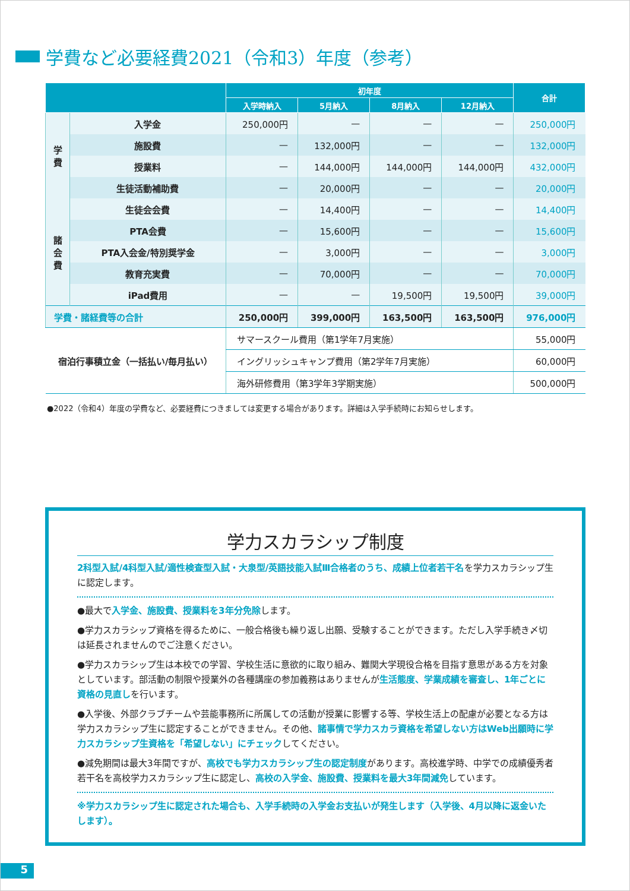学費など必要経費2021（令和3）年度（参考）
| | | 初年度 | | | | 合計 |
| --- | --- | --- | --- | --- | --- | --- |
| | | 入学時納入 | 5月納入 | 8月納入 | 12月納入 | |
| 学 費 | 入学金 | 250,000円 | — | — | — | 250,000円 |
| | 施設費 | — | 132,000円 | — | — | 132,000円 |
| | 授業料 | — | 144,000円 | 144,000円 | 144,000円 | 432,000円 |
| | 生徒活動補助費 | — | 20,000円 | — | — | 20,000円 |
| 諸 会 費 | 生徒会会費 | — | 14,400円 | — | — | 14,400円 |
| | PTA会費 | — | 15,600円 | — | — | 15,600円 |
| | PTA入会金/特別奨学金 | — | 3,000円 | — | — | 3,000円 |
| | 教育充実費 | — | 70,000円 | — | — | 70,000円 |
| | iPad費用 | — | — | 19,500円 | 19,500円 | 39,000円 |
| 学費・諸経費等の合計 | | 250,000円 | 399,000円 | 163,500円 | 163,500円 | 976,000円 |
| 宿泊行事積立金（一括払い/毎月払い） | | サマースクール費用（第1学年7月実施） | | | | 55,000円 |
| | | イングリッシュキャンプ費用（第2学年7月実施） | | | | 60,000円 |
| | | 海外研修費用（第3学年3学期実施） | | | | 500,000円 |
●2022（令和4）年度の学費など、必要経費につきましては変更する場合があります。詳細は入学手続時にお知らせします。
学力スカラシップ制度
2科型入試/4科型入試/適性検査型入試・大泉型/英語技能入試Ⅲ合格者のうち、成績上位者若干名を学力スカラシップ生に認定します。
●最大で入学金、施設費、授業料を3年分免除します。
●学力スカラシップ資格を得るために、一般合格後も繰り返し出願、受験することができます。ただし入学手続き〆切は延長されませんのでご注意ください。
●学力スカラシップ生は本校での学習、学校生活に意欲的に取り組み、難関大学現役合格を目指す意思がある方を対象としています。部活動の制限や授業外の各種講座の参加義務はありませんが生活態度、学業成績を審査し、1年ごとに資格の見直しを行います。
●入学後、外部クラブチームや芸能事務所に所属しての活動が授業に影響する等、学校生活上の配慮が必要となる方は学力スカラシップ生に認定することができません。その他、諸事情で学力スカラ資格を希望しない方はWeb出願時に学力スカラシップ生資格を「希望しない」にチェックしてください。
●減免期間は最大3年間ですが、高校でも学力スカラシップ生の認定制度があります。高校進学時、中学での成績優秀者若干名を高校学力スカラシップ生に認定し、高校の入学金、施設費、授業料を最大3年間減免しています。
※学力スカラシップ生に認定された場合も、入学手続時の入学金お支払いが発生します（入学後、4月以降に返金いたします）。
5